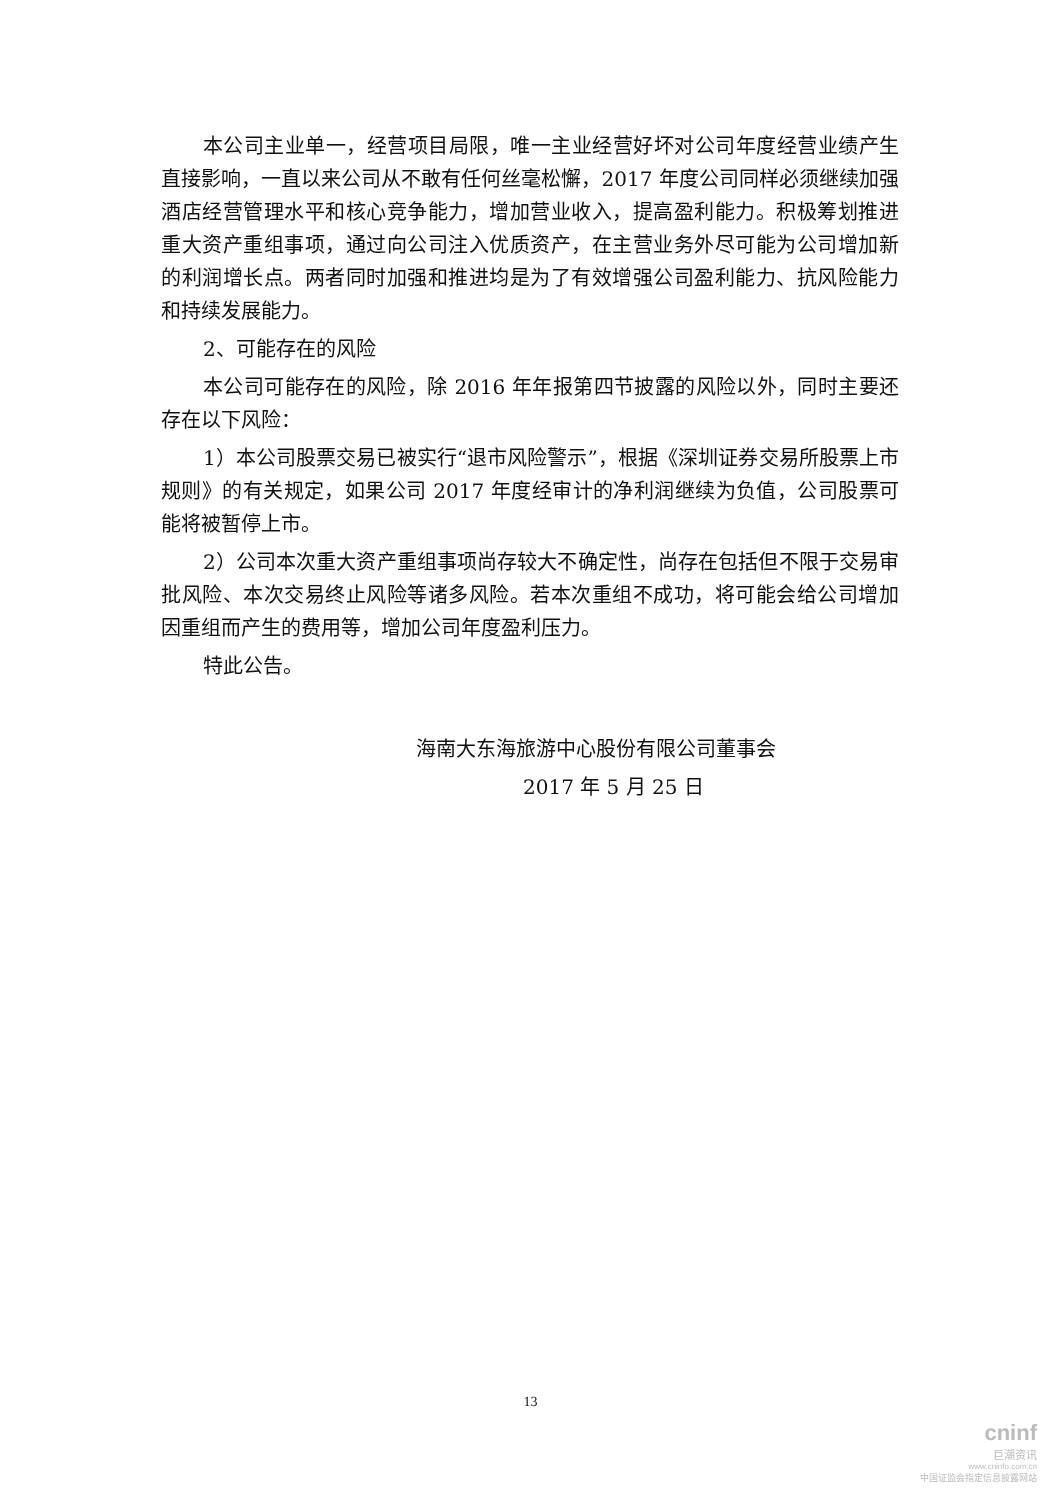本公司主业单一，经营项目局限，唯一主业经营好坏对公司年度经营业绩产生直接影响，一直以来公司从不敢有任何丝毫松懈，2017 年度公司同样必须继续加强酒店经营管理水平和核心竞争能力，增加营业收入，提高盈利能力。积极筹划推进重大资产重组事项，通过向公司注入优质资产，在主营业务外尽可能为公司增加新的利润增长点。两者同时加强和推进均是为了有效增强公司盈利能力、抗风险能力和持续发展能力。
2、可能存在的风险
本公司可能存在的风险，除 2016 年年报第四节披露的风险以外，同时主要还存在以下风险：
1）本公司股票交易已被实行“退市风险警示”，根据《深圳证券交易所股票上市规则》的有关规定，如果公司 2017 年度经审计的净利润继续为负值，公司股票可能将被暂停上市。
2）公司本次重大资产重组事项尚存较大不确定性，尚存在包括但不限于交易审批风险、本次交易终止风险等诸多风险。若本次重组不成功，将可能会给公司增加因重组而产生的费用等，增加公司年度盈利压力。
特此公告。
海南大东海旅游中心股份有限公司董事会
2017 年 5 月 25 日
13
cninf
巨潮资讯
www.cninfo.com.cn
中国证监会指定信息披露网站